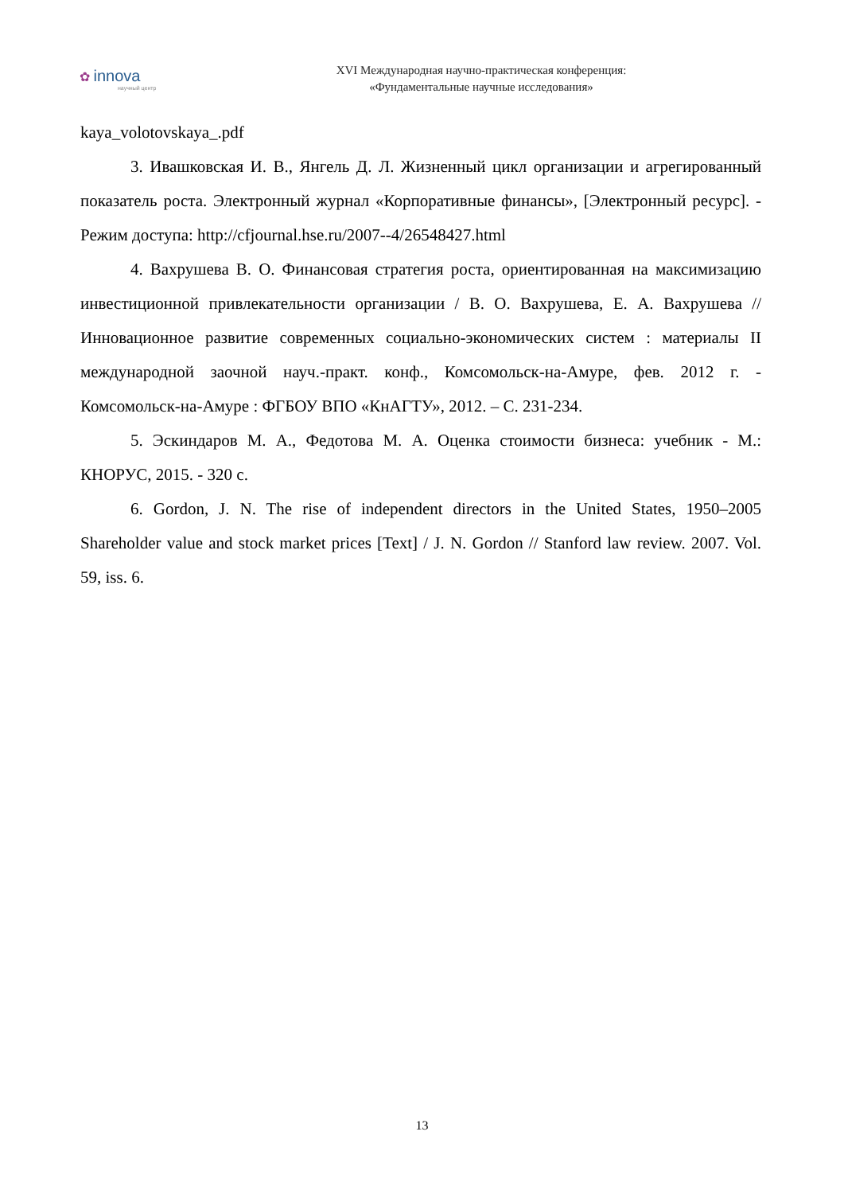✿ innova
научный центр
XVI Международная научно-практическая конференция:
«Фундаментальные научные исследования»
kaya_volotovskaya_.pdf
3. Ивашковская И. В., Янгель Д. Л. Жизненный цикл организации и агрегированный показатель роста. Электронный журнал «Корпоративные финансы», [Электронный ресурс]. - Режим доступа: http://cfjournal.hse.ru/2007--4/26548427.html
4. Вахрушева В. О. Финансовая стратегия роста, ориентированная на максимизацию инвестиционной привлекательности организации / В. О. Вахрушева, Е. А. Вахрушева // Инновационное развитие современных социально-экономических систем : материалы II международной заочной науч.-практ. конф., Комсомольск-на-Амуре, фев. 2012 г. - Комсомольск-на-Амуре : ФГБОУ ВПО «КнАГТУ», 2012. – С. 231-234.
5. Эскиндаров М. А., Федотова М. А. Оценка стоимости бизнеса: учебник - М.: КНОРУС, 2015. - 320 с.
6. Gordon, J. N. The rise of independent directors in the United States, 1950–2005 Shareholder value and stock market prices [Text] / J. N. Gordon // Stanford law review. 2007. Vol. 59, iss. 6.
13